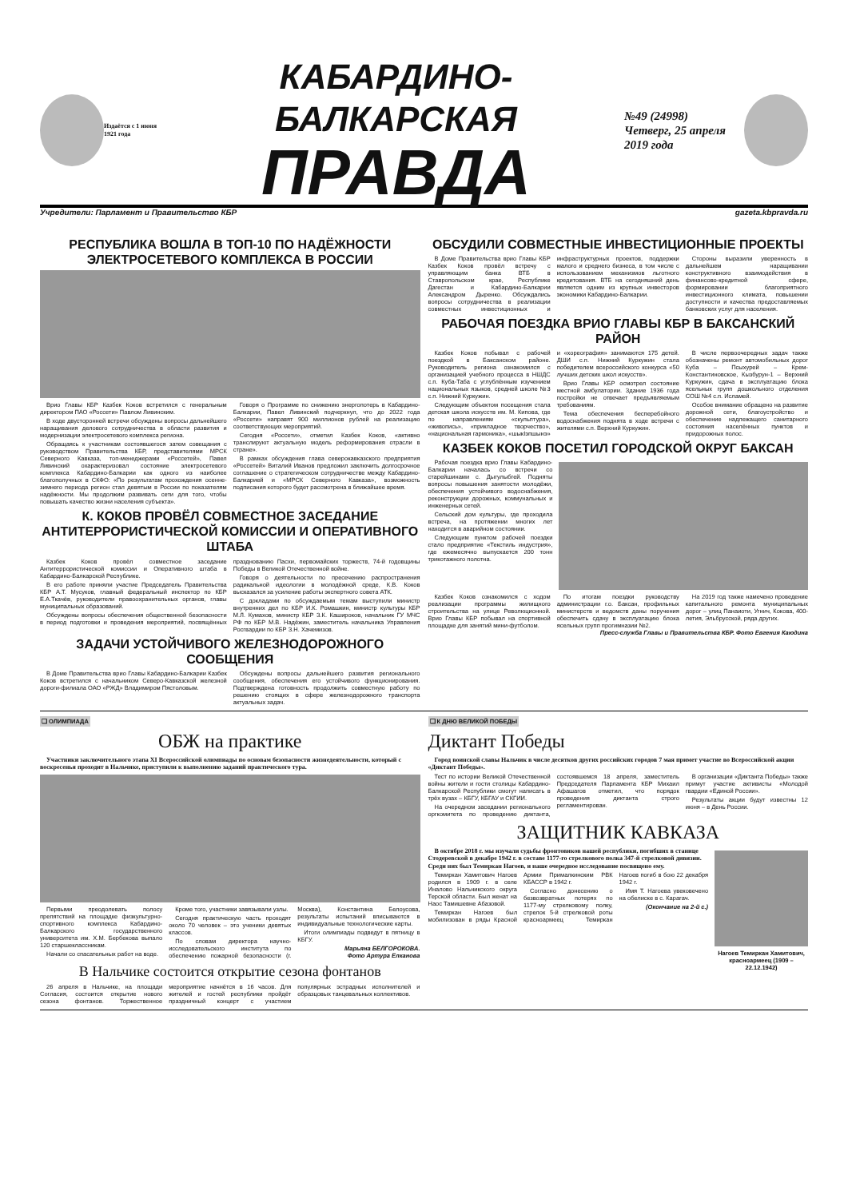Издаётся с 1 июня 1921 года
КАБАРДИНО-БАЛКАРСКАЯ
ПРАВДА
№49 (24998)
Четверг, 25 апреля 2019 года
Учредители: Парламент и Правительство КБР gazeta.kbpravda.ru
РЕСПУБЛИКА ВОШЛА В ТОП-10 ПО НАДЁЖНОСТИ ЭЛЕКТРОСЕТЕВОГО КОМПЛЕКСА В РОССИИ
Врио Главы КБР Казбек Коков встретился с генеральным директором ПАО «Россети» Павлом Ливинским.
В ходе двусторонней встречи обсуждены вопросы дальнейшего наращивания делового сотрудничества в области развития и модернизации электросетевого комплекса региона.
Обращаясь к участникам состоявшегося затем совещания с руководством Правительства КБР, представителями МРСК Северного Кавказа, топ-менеджерами «Россетей», Павел Ливинский охарактеризовал состояние электросетевого комплекса Кабардино-Балкарии как одного из наиболее благополучных в СКФО: «По результатам прохождения осенне-зимнего периода регион стал девятым в России по показателям надёжности. Мы продолжим развивать сети для того, чтобы повышать качество жизни населения субъекта».
Говоря о Программе по снижению энергопотерь в Кабардино-Балкарии, Павел Ливинский подчеркнул, что до 2022 года «Россети» направят 900 миллионов рублей на реализацию соответствующих мероприятий.
Сегодня «Россети», отметил Казбек Коков, «активно транслируют актуальную модель реформирования отрасли в стране».
В рамках обсуждения глава северокавказского предприятия «Россетей» Виталий Иванов предложил заключить долгосрочное соглашение о стратегическом сотрудничестве между Кабардино-Балкарией и «МРСК Северного Кавказа», возможность подписания которого будет рассмотрена в ближайшее время.
К. КОКОВ ПРОВЁЛ СОВМЕСТНОЕ ЗАСЕДАНИЕ АНТИТЕРРОРИСТИЧЕСКОЙ КОМИССИИ И ОПЕРАТИВНОГО ШТАБА
Казбек Коков провёл совместное заседание Антитеррористической комиссии и Оперативного штаба в Кабардино-Балкарской Республике.
В его работе приняли участие Председатель Правительства КБР А.Т. Мусуков, главный федеральный инспектор по КБР Е.А.Ткачёв, руководители правоохранительных органов, главы муниципальных образований.
Обсуждены вопросы обеспечения общественной безопасности в период подготовки и проведения мероприятий, посвящённых празднованию Пасхи, первомайских торжеств, 74-й годовщины Победы в Великой Отечественной войне.
Говоря о деятельности по пресечению распространения радикальной идеологии в молодёжной среде, К.В. Коков высказался за усиление работы экспертного совета АТК.
С докладами по обсуждаемым темам выступили министр внутренних дел по КБР И.К. Ромашкин, министр культуры КБР М.Л. Кумахов, министр КБР З.К. Кашироков, начальник ГУ МЧС РФ по КБР М.В. Надёжин, заместитель начальника Управления Росгвардии по КБР З.Н. Хачемизов.
ЗАДАЧИ УСТОЙЧИВОГО ЖЕЛЕЗНОДОРОЖНОГО СООБЩЕНИЯ
В Доме Правительства врио Главы Кабардино-Балкарии Казбек Коков встретился с начальником Северо-Кавказской железной дороги-филиала ОАО «РЖД» Владимиром Пястоловым.
Обсуждены вопросы дальнейшего развития регионального сообщения, обеспечения его устойчивого функционирования. Подтверждена готовность продолжить совместную работу по решению стоящих в сфере железнодорожного транспорта актуальных задач.
ОБСУДИЛИ СОВМЕСТНЫЕ ИНВЕСТИЦИОННЫЕ ПРОЕКТЫ
В Доме Правительства врио Главы КБР Казбек Коков провёл встречу с управляющим банка ВТБ в Ставропольском крае, Республике Дагестан и Кабардино-Балкарии Александром Дыренко. Обсуждались вопросы сотрудничества в реализации совместных инвестиционных и инфраструктурных проектов, поддержки малого и среднего бизнеса, в том числе с использованием механизмов льготного кредитования. ВТБ на сегодняшний день является одним из крупных инвесторов экономики Кабардино-Балкарии.
Стороны выразили уверенность в дальнейшем наращивании конструктивного взаимодействия в финансово-кредитной сфере, формировании благоприятного инвестиционного климата, повышении доступности и качества предоставляемых банковских услуг для населения.
РАБОЧАЯ ПОЕЗДКА ВРИО ГЛАВЫ КБР В БАКСАНСКИЙ РАЙОН
Казбек Коков побывал с рабочей поездкой в Баксанском районе. Руководитель региона ознакомился с организацией учебного процесса в НШДС с.п. Куба-Таба с углублённым изучением национальных языков, средней школе №3 с.п. Нижний Куркужин.
Следующим объектом посещения стала детская школа искусств им. М. Кипова, где по направлениям «скульптура», «живопись», «прикладное творчество», «национальная гармоника», «шыкIэпшынэ» и «хореография» занимаются 175 детей. ДШИ с.п. Нижний Куркужин стала победителем всероссийского конкурса «50 лучших детских школ искусств».
Врио Главы КБР осмотрел состояние местной амбулатории. Здание 1936 года постройки не отвечает предъявляемым требованиям.
Тема обеспечения бесперебойного водоснабжения поднята в ходе встречи с жителями с.п. Верхний Куркужин.
В числе первоочередных задач также обозначены ремонт автомобильных дорог Куба – Псыхурей – Крем-Константиновское, Кызбурун-1 – Верхний Куркужин, сдача в эксплуатацию блока ясельных групп дошкольного отделения СОШ №4 с.п. Исламей.
Особое внимание обращено на развитие дорожной сети, благоустройство и обеспечение надлежащего санитарного состояния населённых пунктов и придорожных полос.
КАЗБЕК КОКОВ ПОСЕТИЛ ГОРОДСКОЙ ОКРУГ БАКСАН
Рабочая поездка врио Главы Кабардино-Балкарии началась со встречи со старейшинами с. Дыгулыбгей. Подняты вопросы повышения занятости молодёжи, обеспечения устойчивого водоснабжения, реконструкции дорожных, коммунальных и инженерных сетей.
Сельский дом культуры, где проходила встреча, на протяжении многих лет находится в аварийном состоянии.
Следующим пунктом рабочей поездки стало предприятие «Текстиль индустрия», где ежемесячно выпускается 200 тонн трикотажного полотна.
Казбек Коков ознакомился с ходом реализации программы жилищного строительства на улице Революционной. Врио Главы КБР побывал на спортивной площадке для занятий мини-футболом.
По итогам поездки руководству администрации г.о. Баксан, профильных министерств и ведомств даны поручения обеспечить сдачу в эксплуатацию блока ясельных групп прогимназии №2.
На 2019 год также намечено проведение капитального ремонта муниципальных дорог – улиц Панаиоти, Угнич, Кокова, 400-летия, Эльбрусской, ряда других.
Пресс-служба Главы и Правительства КБР. Фото Евгения Каюдина
❑ ОЛИМПИАДА
ОБЖ на практике
Участники заключительного этапа XI Всероссийской олимпиады по основам безопасности жизнедеятельности, который с воскресенья проходит в Нальчике, приступили к выполнению заданий практического тура.
Первыми преодолевать полосу препятствий на площадке физкультурно-спортивного комплекса Кабардино-Балкарского государственного университета им. Х.М. Бербекова выпало 120 старшеклассникам.
Начали со спасательных работ на воде.
Кроме того, участники завязывали узлы.
Сегодня практическую часть проходят около 70 человек – это ученики девятых классов.
По словам директора научно-исследовательского института по обеспечению пожарной безопасности (г. Москва), Константина Белоусова, результаты испытаний вписываются в индивидуальные технологические карты.
Итоги олимпиады подведут в пятницу в КБГУ.
Марьяна БЕЛГОРОКОВА.
Фото Артура Елканова
В Нальчике состоится открытие сезона фонтанов
26 апреля в Нальчике, на площади Согласия, состоится открытие нового сезона фонтанов. Торжественное мероприятие начнётся в 16 часов. Для жителей и гостей республики пройдёт праздничный концерт с участием популярных эстрадных исполнителей и образцовых танцевальных коллективов.
❑ К ДНЮ ВЕЛИКОЙ ПОБЕДЫ
Диктант Победы
Город воинской славы Нальчик в числе десятков других российских городов 7 мая примет участие во Всероссийской акции «Диктант Победы».
Тест по истории Великой Отечественной войны жители и гости столицы Кабардино-Балкарской Республики смогут написать в трёх вузах – КБГУ, КБГАУ и СКГИИ.
На очередном заседании регионального оргкомитета по проведению диктанта, состоявшемся 18 апреля, заместитель Председателя Парламента КБР Михаил Афашагов отметил, что порядок проведения диктанта строго регламентирован.
В организации «Диктанта Победы» также примут участие активисты «Молодой гвардии «Единой России».
Результаты акции будут известны 12 июня – в День России.
ЗАЩИТНИК КАВКАЗА
В октябре 2018 г. мы изучали судьбы фронтовиков нашей республики, погибших в станице Стодеревской в декабре 1942 г. в составе 1177-го стрелкового полка 347-й стрелковой дивизии. Среди них был Темиркан Нагоев, и наше очередное исследование посвящено ему.
Темиркан Хамитович Нагоев родился в 1909 г. в селе Иналово Нальчикского округа Терской области. Был женат на Наос Тамишевне Абазовой.
Темиркан Нагоев был мобилизован в ряды Красной Армии Прималкинским РВК КБАССР в 1942 г.
Согласно донесению о безвозвратных потерях по 1177-му стрелковому полку, стрелок 5-й стрелковой роты красноармеец Темиркан Нагоев погиб в бою 22 декабря 1942 г.
Имя Т. Нагоева увековечено на обелиске в с. Карагач.
(Окончание на 2-й с.)
Нагоев Темиркан Хамитович, красноармеец (1909 – 22.12.1942)